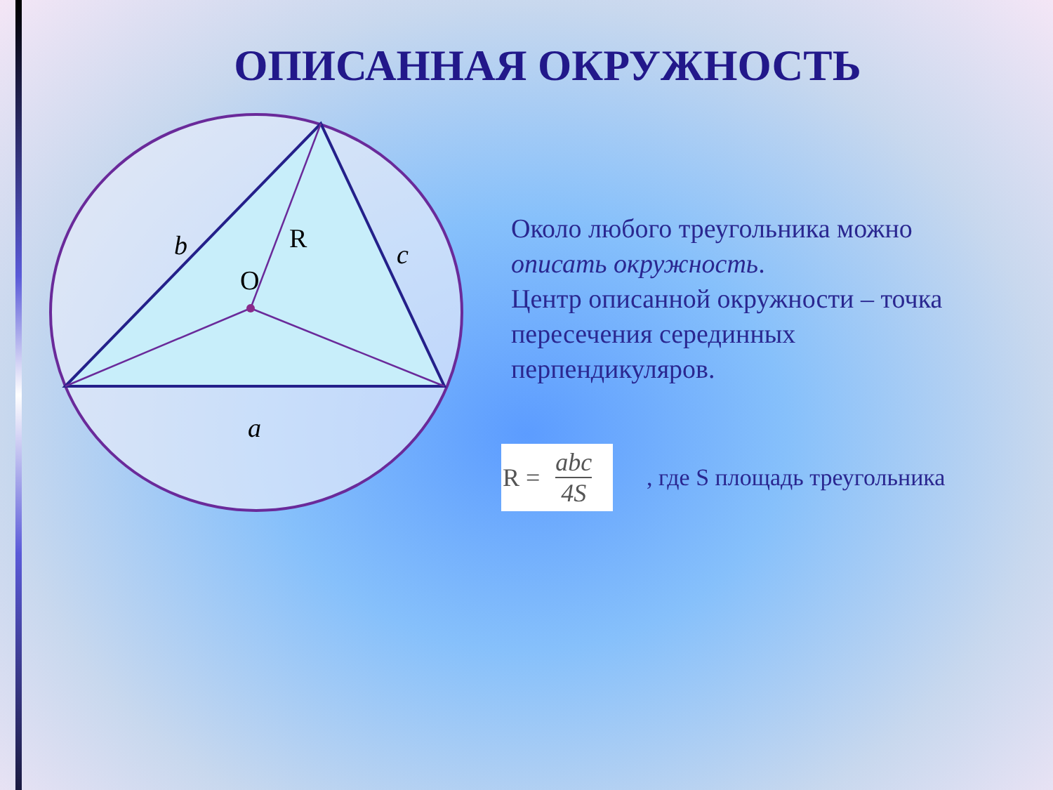ОПИСАННАЯ ОКРУЖНОСТЬ
b
R
c
O
a
Около любого треугольника можно описать окружность.
Центр описанной окружности – точка пересечения серединных перпендикуляров.
R = abc 4S
, где S площадь треугольника